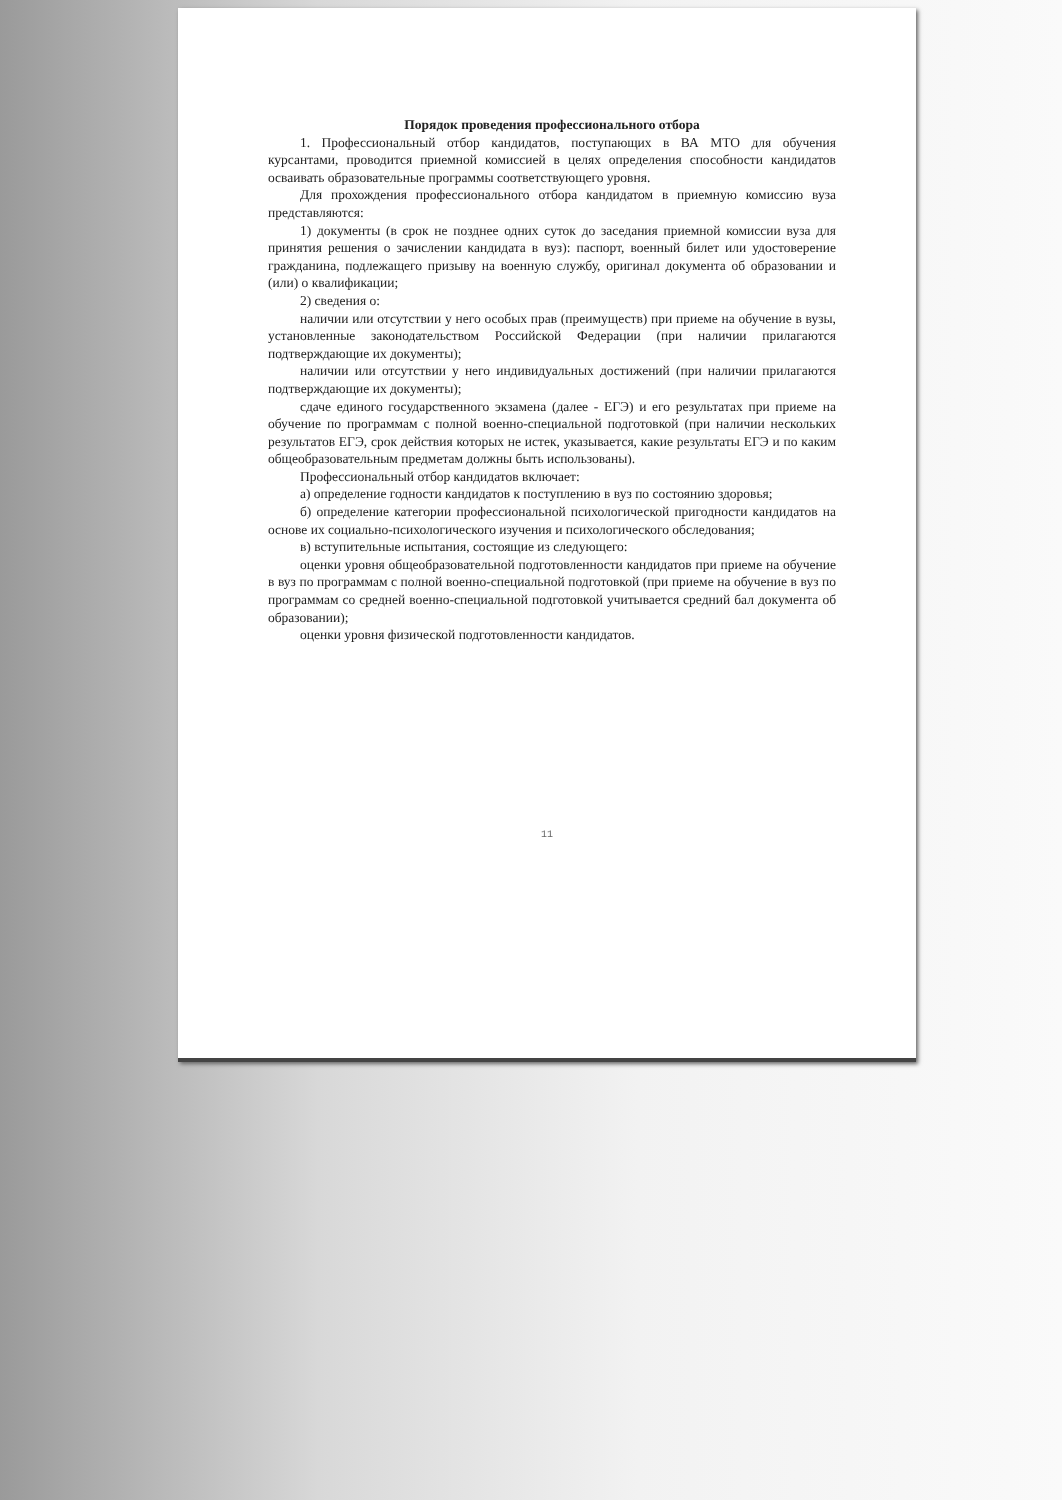Порядок проведения профессионального отбора
1. Профессиональный отбор кандидатов, поступающих в ВА МТО для обучения курсантами, проводится приемной комиссией в целях определения способности кандидатов осваивать образовательные программы соответствующего уровня.
Для прохождения профессионального отбора кандидатом в приемную комиссию вуза представляются:
1) документы (в срок не позднее одних суток до заседания приемной комиссии вуза для принятия решения о зачислении кандидата в вуз): паспорт, военный билет или удостоверение гражданина, подлежащего призыву на военную службу, оригинал документа об образовании и (или) о квалификации;
2) сведения о:
наличии или отсутствии у него особых прав (преимуществ) при приеме на обучение в вузы, установленные законодательством Российской Федерации (при наличии прилагаются подтверждающие их документы);
наличии или отсутствии у него индивидуальных достижений (при наличии прилагаются подтверждающие их документы);
сдаче единого государственного экзамена (далее - ЕГЭ) и его результатах при приеме на обучение по программам с полной военно-специальной подготовкой (при наличии нескольких результатов ЕГЭ, срок действия которых не истек, указывается, какие результаты ЕГЭ и по каким общеобразовательным предметам должны быть использованы).
Профессиональный отбор кандидатов включает:
а) определение годности кандидатов к поступлению в вуз по состоянию здоровья;
б) определение категории профессиональной психологической пригодности кандидатов на основе их социально-психологического изучения и психологического обследования;
в) вступительные испытания, состоящие из следующего:
оценки уровня общеобразовательной подготовленности кандидатов при приеме на обучение в вуз по программам с полной военно-специальной подготовкой (при приеме на обучение в вуз по программам со средней военно-специальной подготовкой учитывается средний бал документа об образовании);
оценки уровня физической подготовленности кандидатов.
11